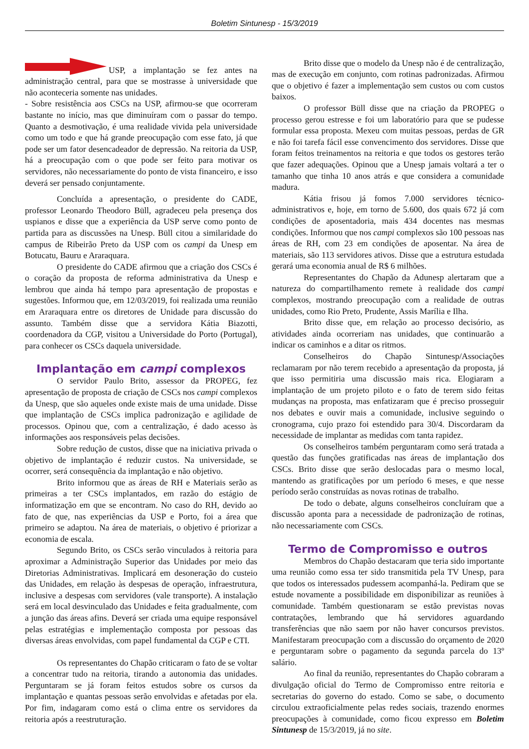Boletim Sintunesp - 15/3/2019
USP, a implantação se fez antes na administração central, para que se mostrasse à universidade que não aconteceria somente nas unidades.
- Sobre resistência aos CSCs na USP, afirmou-se que ocorreram bastante no início, mas que diminuíram com o passar do tempo. Quanto a desmotivação, é uma realidade vivida pela universidade como um todo e que há grande preocupação com esse fato, já que pode ser um fator desencadeador de depressão. Na reitoria da USP, há a preocupação com o que pode ser feito para motivar os servidores, não necessariamente do ponto de vista financeiro, e isso deverá ser pensado conjuntamente.
Concluída a apresentação, o presidente do CADE, professor Leonardo Theodoro Büll, agradeceu pela presença dos uspianos e disse que a experiência da USP serve como ponto de partida para as discussões na Unesp. Büll citou a similaridade do campus de Ribeirão Preto da USP com os campi da Unesp em Botucatu, Bauru e Araraquara.
O presidente do CADE afirmou que a criação dos CSCs é o coração da proposta de reforma administrativa da Unesp e lembrou que ainda há tempo para apresentação de propostas e sugestões. Informou que, em 12/03/2019, foi realizada uma reunião em Araraquara entre os diretores de Unidade para discussão do assunto. Também disse que a servidora Kátia Biazotti, coordenadora da CGP, visitou a Universidade do Porto (Portugal), para conhecer os CSCs daquela universidade.
Implantação em campi complexos
O servidor Paulo Brito, assessor da PROPEG, fez apresentação de proposta de criação de CSCs nos campi complexos da Unesp, que são aqueles onde existe mais de uma unidade. Disse que implantação de CSCs implica padronização e agilidade de processos. Opinou que, com a centralização, é dado acesso às informações aos responsáveis pelas decisões.
Sobre redução de custos, disse que na iniciativa privada o objetivo de implantação é reduzir custos. Na universidade, se ocorrer, será consequência da implantação e não objetivo.
Brito informou que as áreas de RH e Materiais serão as primeiras a ter CSCs implantados, em razão do estágio de informatização em que se encontram. No caso do RH, devido ao fato de que, nas experiências da USP e Porto, foi a área que primeiro se adaptou. Na área de materiais, o objetivo é priorizar a economia de escala.
Segundo Brito, os CSCs serão vinculados à reitoria para aproximar a Administração Superior das Unidades por meio das Diretorias Administrativas. Implicará em desoneração do custeio das Unidades, em relação às despesas de operação, infraestrutura, inclusive a despesas com servidores (vale transporte). A instalação será em local desvinculado das Unidades e feita gradualmente, com a junção das áreas afins. Deverá ser criada uma equipe responsável pelas estratégias e implementação composta por pessoas das diversas áreas envolvidas, com papel fundamental da CGP e CTI.
Os representantes do Chapão criticaram o fato de se voltar a concentrar tudo na reitoria, tirando a autonomia das unidades. Perguntaram se já foram feitos estudos sobre os cursos da implantação e quantas pessoas serão envolvidas e afetadas por ela. Por fim, indagaram como está o clima entre os servidores da reitoria após a reestruturação.
Brito disse que o modelo da Unesp não é de centralização, mas de execução em conjunto, com rotinas padronizadas. Afirmou que o objetivo é fazer a implementação sem custos ou com custos baixos.
O professor Büll disse que na criação da PROPEG o processo gerou estresse e foi um laboratório para que se pudesse formular essa proposta. Mexeu com muitas pessoas, perdas de GR e não foi tarefa fácil esse convencimento dos servidores. Disse que foram feitos treinamentos na reitoria e que todos os gestores terão que fazer adequações. Opinou que a Unesp jamais voltará a ter o tamanho que tinha 10 anos atrás e que considera a comunidade madura.
Kátia frisou já fomos 7.000 servidores técnico-administrativos e, hoje, em torno de 5.600, dos quais 672 já com condições de aposentadoria, mais 434 docentes nas mesmas condições. Informou que nos campi complexos são 100 pessoas nas áreas de RH, com 23 em condições de aposentar. Na área de materiais, são 113 servidores ativos. Disse que a estrutura estudada gerará uma economia anual de R$ 6 milhões.
Representantes do Chapão da Adunesp alertaram que a natureza do compartilhamento remete à realidade dos campi complexos, mostrando preocupação com a realidade de outras unidades, como Rio Preto, Prudente, Assis Marília e Ilha.
Brito disse que, em relação ao processo decisório, as atividades ainda ocorreriam nas unidades, que continuarão a indicar os caminhos e a ditar os ritmos.
Conselheiros do Chapão Sintunesp/Associações reclamaram por não terem recebido a apresentação da proposta, já que isso permitiria uma discussão mais rica. Elogiaram a implantação de um projeto piloto e o fato de terem sido feitas mudanças na proposta, mas enfatizaram que é preciso prosseguir nos debates e ouvir mais a comunidade, inclusive seguindo o cronograma, cujo prazo foi estendido para 30/4. Discordaram da necessidade de implantar as medidas com tanta rapidez.
Os conselheiros também perguntaram como será tratada a questão das funções gratificadas nas áreas de implantação dos CSCs. Brito disse que serão deslocadas para o mesmo local, mantendo as gratificações por um período 6 meses, e que nesse período serão construídas as novas rotinas de trabalho.
De todo o debate, alguns conselheiros concluíram que a discussão aponta para a necessidade de padronização de rotinas, não necessariamente com CSCs.
Termo de Compromisso e outros
Membros do Chapão destacaram que teria sido importante uma reunião como essa ter sido transmitida pela TV Unesp, para que todos os interessados pudessem acompanhá-la. Pediram que se estude novamente a possibilidade em disponibilizar as reuniões à comunidade. Também questionaram se estão previstas novas contratações, lembrando que há servidores aguardando transferências que não saem por não haver concursos previstos. Manifestaram preocupação com a discussão do orçamento de 2020 e perguntaram sobre o pagamento da segunda parcela do 13º salário.
Ao final da reunião, representantes do Chapão cobraram a divulgação oficial do Termo de Compromisso entre reitoria e secretarias do governo do estado. Como se sabe, o documento circulou extraoficialmente pelas redes sociais, trazendo enormes preocupações à comunidade, como ficou expresso em Boletim Sintunesp de 15/3/2019, já no site.